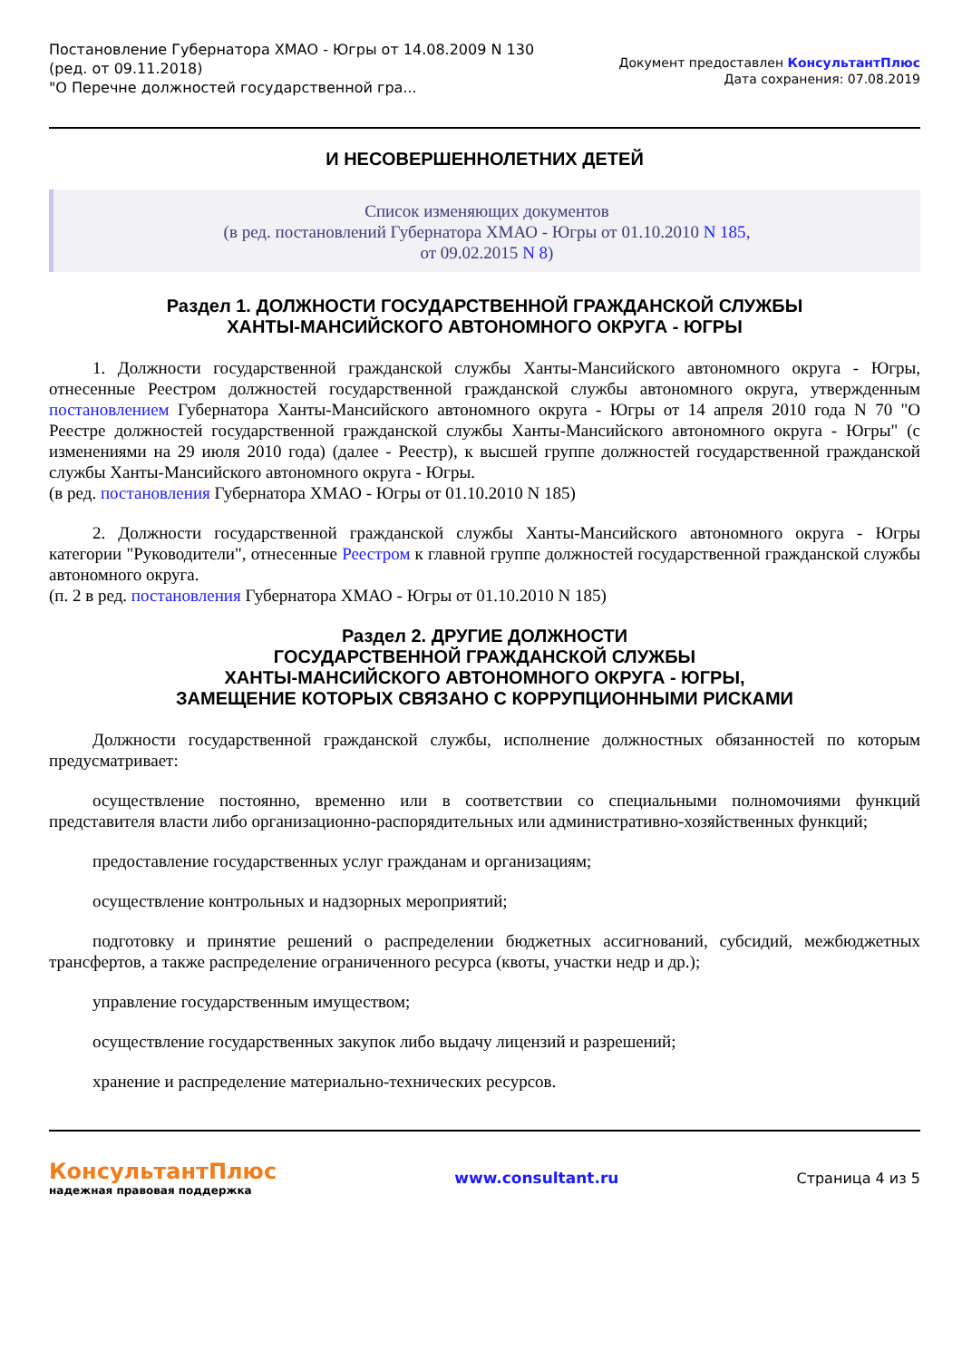Постановление Губернатора ХМАО - Югры от 14.08.2009 N 130
(ред. от 09.11.2018)
"О Перечне должностей государственной гра...
Документ предоставлен КонсультантПлюс
Дата сохранения: 07.08.2019
И НЕСОВЕРШЕННОЛЕТНИХ ДЕТЕЙ
Список изменяющих документов
(в ред. постановлений Губернатора ХМАО - Югры от 01.10.2010 N 185,
от 09.02.2015 N 8)
Раздел 1. ДОЛЖНОСТИ ГОСУДАРСТВЕННОЙ ГРАЖДАНСКОЙ СЛУЖБЫ
ХАНТЫ-МАНСИЙСКОГО АВТОНОМНОГО ОКРУГА - ЮГРЫ
1. Должности государственной гражданской службы Ханты-Мансийского автономного округа - Югры, отнесенные Реестром должностей государственной гражданской службы автономного округа, утвержденным постановлением Губернатора Ханты-Мансийского автономного округа - Югры от 14 апреля 2010 года N 70 "О Реестре должностей государственной гражданской службы Ханты-Мансийского автономного округа - Югры" (с изменениями на 29 июля 2010 года) (далее - Реестр), к высшей группе должностей государственной гражданской службы Ханты-Мансийского автономного округа - Югры.
(в ред. постановления Губернатора ХМАО - Югры от 01.10.2010 N 185)
2. Должности государственной гражданской службы Ханты-Мансийского автономного округа - Югры категории "Руководители", отнесенные Реестром к главной группе должностей государственной гражданской службы автономного округа.
(п. 2 в ред. постановления Губернатора ХМАО - Югры от 01.10.2010 N 185)
Раздел 2. ДРУГИЕ ДОЛЖНОСТИ
ГОСУДАРСТВЕННОЙ ГРАЖДАНСКОЙ СЛУЖБЫ
ХАНТЫ-МАНСИЙСКОГО АВТОНОМНОГО ОКРУГА - ЮГРЫ,
ЗАМЕЩЕНИЕ КОТОРЫХ СВЯЗАНО С КОРРУПЦИОННЫМИ РИСКАМИ
Должности государственной гражданской службы, исполнение должностных обязанностей по которым предусматривает:
осуществление постоянно, временно или в соответствии со специальными полномочиями функций представителя власти либо организационно-распорядительных или административно-хозяйственных функций;
предоставление государственных услуг гражданам и организациям;
осуществление контрольных и надзорных мероприятий;
подготовку и принятие решений о распределении бюджетных ассигнований, субсидий, межбюджетных трансфертов, а также распределение ограниченного ресурса (квоты, участки недр и др.);
управление государственным имуществом;
осуществление государственных закупок либо выдачу лицензий и разрешений;
хранение и распределение материально-технических ресурсов.
КонсультантПлюс
надежная правовая поддержка
www.consultant.ru Страница 4 из 5